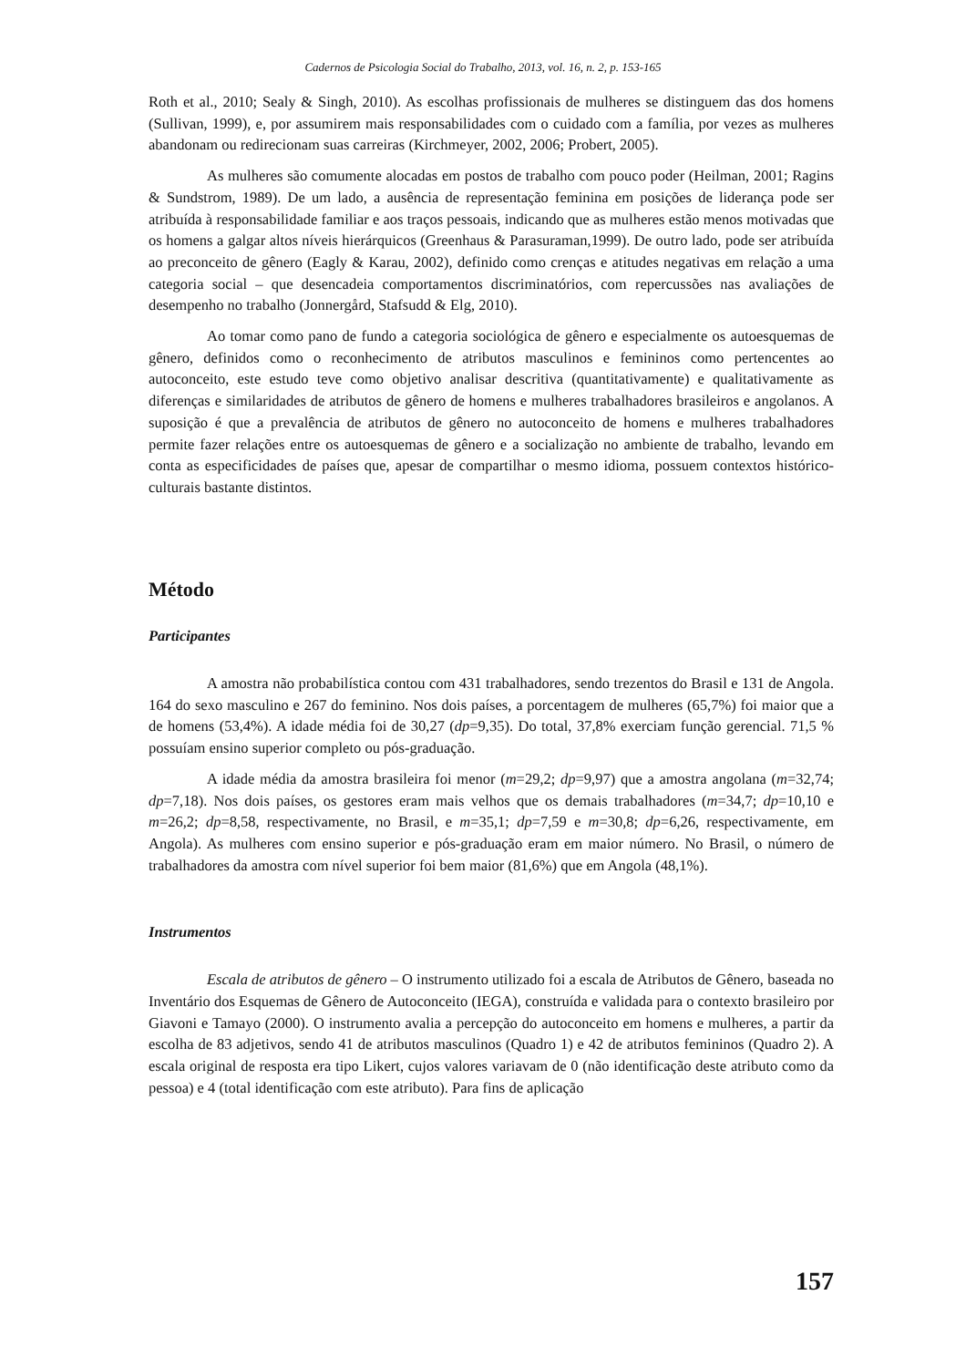Cadernos de Psicologia Social do Trabalho, 2013, vol. 16, n. 2, p. 153-165
Roth et al., 2010; Sealy & Singh, 2010). As escolhas profissionais de mulheres se distinguem das dos homens (Sullivan, 1999), e, por assumirem mais responsabilidades com o cuidado com a família, por vezes as mulheres abandonam ou redirecionam suas carreiras (Kirchmeyer, 2002, 2006; Probert, 2005).
As mulheres são comumente alocadas em postos de trabalho com pouco poder (Heilman, 2001; Ragins & Sundstrom, 1989). De um lado, a ausência de representação feminina em posições de liderança pode ser atribuída à responsabilidade familiar e aos traços pessoais, indicando que as mulheres estão menos motivadas que os homens a galgar altos níveis hierárquicos (Greenhaus & Parasuraman,1999). De outro lado, pode ser atribuída ao preconceito de gênero (Eagly & Karau, 2002), definido como crenças e atitudes negativas em relação a uma categoria social – que desencadeia comportamentos discriminatórios, com repercussões nas avaliações de desempenho no trabalho (Jonnergård, Stafsudd & Elg, 2010).
Ao tomar como pano de fundo a categoria sociológica de gênero e especialmente os autoesquemas de gênero, definidos como o reconhecimento de atributos masculinos e femininos como pertencentes ao autoconceito, este estudo teve como objetivo analisar descritiva (quantitativamente) e qualitativamente as diferenças e similaridades de atributos de gênero de homens e mulheres trabalhadores brasileiros e angolanos. A suposição é que a prevalência de atributos de gênero no autoconceito de homens e mulheres trabalhadores permite fazer relações entre os autoesquemas de gênero e a socialização no ambiente de trabalho, levando em conta as especificidades de países que, apesar de compartilhar o mesmo idioma, possuem contextos histórico-culturais bastante distintos.
Método
Participantes
A amostra não probabilística contou com 431 trabalhadores, sendo trezentos do Brasil e 131 de Angola. 164 do sexo masculino e 267 do feminino. Nos dois países, a porcentagem de mulheres (65,7%) foi maior que a de homens (53,4%). A idade média foi de 30,27 (dp=9,35). Do total, 37,8% exerciam função gerencial. 71,5 % possuíam ensino superior completo ou pós-graduação.
A idade média da amostra brasileira foi menor (m=29,2; dp=9,97) que a amostra angolana (m=32,74; dp=7,18). Nos dois países, os gestores eram mais velhos que os demais trabalhadores (m=34,7; dp=10,10 e m=26,2; dp=8,58, respectivamente, no Brasil, e m=35,1; dp=7,59 e m=30,8; dp=6,26, respectivamente, em Angola). As mulheres com ensino superior e pós-graduação eram em maior número. No Brasil, o número de trabalhadores da amostra com nível superior foi bem maior (81,6%) que em Angola (48,1%).
Instrumentos
Escala de atributos de gênero – O instrumento utilizado foi a escala de Atributos de Gênero, baseada no Inventário dos Esquemas de Gênero de Autoconceito (IEGA), construída e validada para o contexto brasileiro por Giavoni e Tamayo (2000). O instrumento avalia a percepção do autoconceito em homens e mulheres, a partir da escolha de 83 adjetivos, sendo 41 de atributos masculinos (Quadro 1) e 42 de atributos femininos (Quadro 2). A escala original de resposta era tipo Likert, cujos valores variavam de 0 (não identificação deste atributo como da pessoa) e 4 (total identificação com este atributo). Para fins de aplicação
157